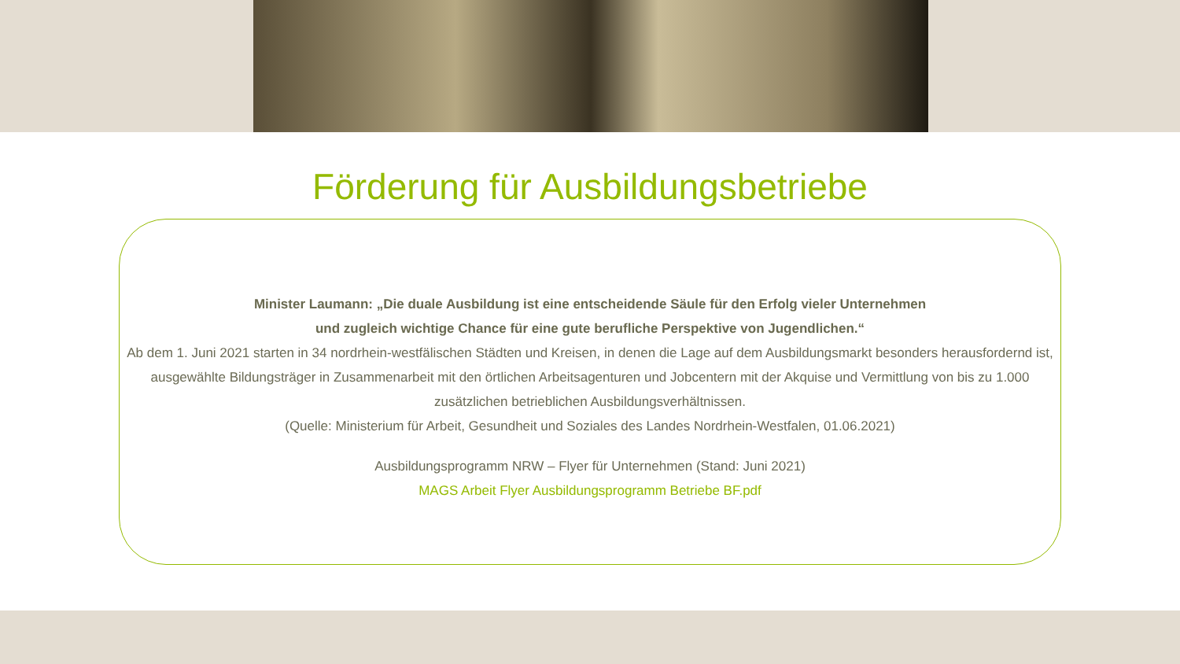Förderung für Ausbildungsbetriebe
Minister Laumann: „Die duale Ausbildung ist eine entscheidende Säule für den Erfolg vieler Unternehmen
und zugleich wichtige Chance für eine gute berufliche Perspektive von Jugendlichen.“
Ab dem 1. Juni 2021 starten in 34 nordrhein-westfälischen Städten und Kreisen, in denen die Lage auf dem Ausbildungsmarkt besonders herausfordernd ist, ausgewählte Bildungsträger in Zusammenarbeit mit den örtlichen Arbeitsagenturen und Jobcentern mit der Akquise und Vermittlung von bis zu 1.000 zusätzlichen betrieblichen Ausbildungsverhältnissen.
(Quelle: Ministerium für Arbeit, Gesundheit und Soziales des Landes Nordrhein-Westfalen, 01.06.2021)
Ausbildungsprogramm NRW – Flyer für Unternehmen (Stand: Juni 2021)
MAGS Arbeit Flyer Ausbildungsprogramm Betriebe BF.pdf